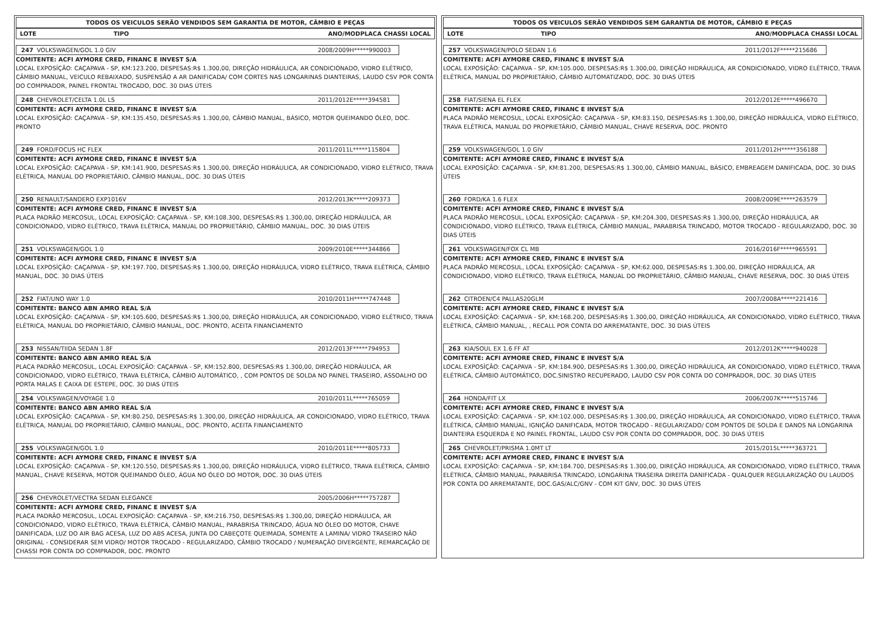TODOS OS VEICULOS SERÃO VENDIDOS SEM GARANTIA DE MOTOR, CÂMBIO E PEÇAS
LOTE TIPO ANO/MODPLACA CHASSI LOCAL
247 VOLKSWAGEN/GOL 1.0 GIV 2008/2009H*****990003
COMITENTE: ACFI AYMORE CRED, FINANC E INVEST S/A
LOCAL EXPOSÍÇÃO: CAÇAPAVA - SP, KM:123.200, DESPESAS:R$ 1.300,00, DIREÇÃO HIDRÁULICA, AR CONDICIONADO, VIDRO ELÉTRICO, CÂMBIO MANUAL, VEICULO REBAIXADO, SUSPENSÃO A AR DANIFICADA/ COM CORTES NAS LONGARINAS DIANTEIRAS, LAUDO CSV POR CONTA DO COMPRADOR, PAINEL FRONTAL TROCADO, DOC. 30 DIAS ÚTEIS
248 CHEVROLET/CELTA 1.0L LS 2011/2012E*****394581
COMITENTE: ACFI AYMORE CRED, FINANC E INVEST S/A
LOCAL EXPOSÍÇÃO: CAÇAPAVA - SP, KM:135.450, DESPESAS:R$ 1.300,00, CÂMBIO MANUAL, BÁSICO, MOTOR QUEIMANDO ÓLEO, DOC. PRONTO
249 FORD/FOCUS HC FLEX 2011/2011L*****115804
COMITENTE: ACFI AYMORE CRED, FINANC E INVEST S/A
LOCAL EXPOSÍÇÃO: CAÇAPAVA - SP, KM:141.900, DESPESAS:R$ 1.300,00, DIREÇÃO HIDRÁULICA, AR CONDICIONADO, VIDRO ELÉTRICO, TRAVA ELÉTRICA, MANUAL DO PROPRIETÁRIO, CÂMBIO MANUAL, DOC. 30 DIAS ÚTEIS
250 RENAULT/SANDERO EXP1016V 2012/2013K*****209373
COMITENTE: ACFI AYMORE CRED, FINANC E INVEST S/A
PLACA PADRÃO MERCOSUL, LOCAL EXPOSÍÇÃO: CAÇAPAVA - SP, KM:108.300, DESPESAS:R$ 1.300,00, DIREÇÃO HIDRÁULICA, AR CONDICIONADO, VIDRO ELÉTRICO, TRAVA ELÉTRICA, MANUAL DO PROPRIETÁRIO, CÂMBIO MANUAL, DOC. 30 DIAS ÚTEIS
251 VOLKSWAGEN/GOL 1.0 2009/2010E*****344866
COMITENTE: ACFI AYMORE CRED, FINANC E INVEST S/A
LOCAL EXPOSÍÇÃO: CAÇAPAVA - SP, KM:197.700, DESPESAS:R$ 1.300,00, DIREÇÃO HIDRÁULICA, VIDRO ELÉTRICO, TRAVA ELÉTRICA, CÂMBIO MANUAL, DOC. 30 DIAS ÚTEIS
252 FIAT/UNO WAY 1.0 2010/2011H*****747448
COMITENTE: BANCO ABN AMRO REAL S/A
LOCAL EXPOSÍÇÃO: CAÇAPAVA - SP, KM:105.600, DESPESAS:R$ 1.300,00, DIREÇÃO HIDRÁULICA, AR CONDICIONADO, VIDRO ELÉTRICO, TRAVA ELÉTRICA, MANUAL DO PROPRIETÁRIO, CÂMBIO MANUAL, DOC. PRONTO, ACEITA FINANCIAMENTO
253 NISSAN/TIIDA SEDAN 1.8F 2012/2013F*****794953
COMITENTE: BANCO ABN AMRO REAL S/A
PLACA PADRÃO MERCOSUL, LOCAL EXPOSÍÇÃO: CAÇAPAVA - SP, KM:152.800, DESPESAS:R$ 1.300,00, DIREÇÃO HIDRÁULICA, AR CONDICIONADO, VIDRO ELÉTRICO, TRAVA ELÉTRICA, CÂMBIO AUTOMÁTICO, , COM PONTOS DE SOLDA NO PAINEL TRASEIRO, ASSOALHO DO PORTA MALAS E CAIXA DE ESTEPE, DOC. 30 DIAS ÚTEIS
254 VOLKSWAGEN/VOYAGE 1.0 2010/2011L*****765059
COMITENTE: BANCO ABN AMRO REAL S/A
LOCAL EXPOSÍÇÃO: CAÇAPAVA - SP, KM:80.250, DESPESAS:R$ 1.300,00, DIREÇÃO HIDRÁULICA, AR CONDICIONADO, VIDRO ELÉTRICO, TRAVA ELÉTRICA, MANUAL DO PROPRIETÁRIO, CÂMBIO MANUAL, DOC. PRONTO, ACEITA FINANCIAMENTO
255 VOLKSWAGEN/GOL 1.0 2010/2011E*****805733
COMITENTE: ACFI AYMORE CRED, FINANC E INVEST S/A
LOCAL EXPOSÍÇÃO: CAÇAPAVA - SP, KM:120.550, DESPESAS:R$ 1.300,00, DIREÇÃO HIDRÁULICA, VIDRO ELÉTRICO, TRAVA ELÉTRICA, CÂMBIO MANUAL, CHAVE RESERVA, MOTOR QUEIMANDO ÓLEO, ÁGUA NO ÓLEO DO MOTOR, DOC. 30 DIAS ÚTEIS
256 CHEVROLET/VECTRA SEDAN ELEGANCE 2005/2006H*****757287
COMITENTE: ACFI AYMORE CRED, FINANC E INVEST S/A
PLACA PADRÃO MERCOSUL, LOCAL EXPOSÍÇÃO: CAÇAPAVA - SP, KM:216.750, DESPESAS:R$ 1.300,00, DIREÇÃO HIDRÁULICA, AR CONDICIONADO, VIDRO ELÉTRICO, TRAVA ELÉTRICA, CÂMBIO MANUAL, PARABRISA TRINCADO, ÁGUA NO ÓLEO DO MOTOR, CHAVE DANIFICADA, LUZ DO AIR BAG ACESA, LUZ DO ABS ACESA, JUNTA DO CABEÇOTE QUEIMADA, SOMENTE A LAMINA/ VIDRO TRASEIRO NÃO ORIGINAL - CONSIDERAR SEM VIDRO/ MOTOR TROCADO - REGULARIZADO, CÂMBIO TROCADO / NUMERAÇÃO DIVERGENTE, REMARCAÇÃO DE CHASSI POR CONTA DO COMPRADOR, DOC. PRONTO
TODOS OS VEICULOS SERÃO VENDIDOS SEM GARANTIA DE MOTOR, CÂMBIO E PEÇAS
LOTE TIPO ANO/MODPLACA CHASSI LOCAL
257 VOLKSWAGEN/POLO SEDAN 1.6 2011/2012F*****215686
COMITENTE: ACFI AYMORE CRED, FINANC E INVEST S/A
LOCAL EXPOSÍÇÃO: CAÇAPAVA - SP, KM:105.000, DESPESAS:R$ 1.300,00, DIREÇÃO HIDRÁULICA, AR CONDICIONADO, VIDRO ELÉTRICO, TRAVA ELÉTRICA, MANUAL DO PROPRIETÁRIO, CÂMBIO AUTOMATIZADO, DOC. 30 DIAS ÚTEIS
258 FIAT/SIENA EL FLEX 2012/2012E*****496670
COMITENTE: ACFI AYMORE CRED, FINANC E INVEST S/A
PLACA PADRÃO MERCOSUL, LOCAL EXPOSÍÇÃO: CAÇAPAVA - SP, KM:83.150, DESPESAS:R$ 1.300,00, DIREÇÃO HIDRÁULICA, VIDRO ELÉTRICO, TRAVA ELÉTRICA, MANUAL DO PROPRIETÁRIO, CÂMBIO MANUAL, CHAVE RESERVA, DOC. PRONTO
259 VOLKSWAGEN/GOL 1.0 GIV 2011/2012H*****356188
COMITENTE: ACFI AYMORE CRED, FINANC E INVEST S/A
LOCAL EXPOSÍÇÃO: CAÇAPAVA - SP, KM:81.200, DESPESAS:R$ 1.300,00, CÂMBIO MANUAL, BÁSICO, EMBREAGEM DANIFICADA, DOC. 30 DIAS ÚTEIS
260 FORD/KA 1.6 FLEX 2008/2009E*****263579
COMITENTE: ACFI AYMORE CRED, FINANC E INVEST S/A
PLACA PADRÃO MERCOSUL, LOCAL EXPOSÍÇÃO: CAÇAPAVA - SP, KM:204.300, DESPESAS:R$ 1.300,00, DIREÇÃO HIDRÁULICA, AR CONDICIONADO, VIDRO ELÉTRICO, TRAVA ELÉTRICA, CÂMBIO MANUAL, PARABRISA TRINCADO, MOTOR TROCADO - REGULARIZADO, DOC. 30 DIAS ÚTEIS
261 VOLKSWAGEN/FOX CL MB 2016/2016F*****965591
COMITENTE: ACFI AYMORE CRED, FINANC E INVEST S/A
PLACA PADRÃO MERCOSUL, LOCAL EXPOSÍÇÃO: CAÇAPAVA - SP, KM:62.000, DESPESAS:R$ 1.300,00, DIREÇÃO HIDRÁULICA, AR CONDICIONADO, VIDRO ELÉTRICO, TRAVA ELÉTRICA, MANUAL DO PROPRIETÁRIO, CÂMBIO MANUAL, CHAVE RESERVA, DOC. 30 DIAS ÚTEIS
262 CITROEN/C4 PALLAS20GLM 2007/2008A*****221416
COMITENTE: ACFI AYMORE CRED, FINANC E INVEST S/A
LOCAL EXPOSÍÇÃO: CAÇAPAVA - SP, KM:168.200, DESPESAS:R$ 1.300,00, DIREÇÃO HIDRÁULICA, AR CONDICIONADO, VIDRO ELÉTRICO, TRAVA ELÉTRICA, CÂMBIO MANUAL, , RECALL POR CONTA DO ARREMATANTE, DOC. 30 DIAS ÚTEIS
263 KIA/SOUL EX 1.6 FF AT 2012/2012K*****940028
COMITENTE: ACFI AYMORE CRED, FINANC E INVEST S/A
LOCAL EXPOSÍÇÃO: CAÇAPAVA - SP, KM:184.900, DESPESAS:R$ 1.300,00, DIREÇÃO HIDRÁULICA, AR CONDICIONADO, VIDRO ELÉTRICO, TRAVA ELÉTRICA, CÂMBIO AUTOMÁTICO, DOC.SINISTRO RECUPERADO, LAUDO CSV POR CONTA DO COMPRADOR, DOC. 30 DIAS ÚTEIS
264 HONDA/FIT LX 2006/2007K*****515746
COMITENTE: ACFI AYMORE CRED, FINANC E INVEST S/A
LOCAL EXPOSÍÇÃO: CAÇAPAVA - SP, KM:102.000, DESPESAS:R$ 1.300,00, DIREÇÃO HIDRÁULICA, AR CONDICIONADO, VIDRO ELÉTRICO, TRAVA ELÉTRICA, CÂMBIO MANUAL, IGNIÇÃO DANIFICADA, MOTOR TROCADO - REGULARIZADO/ COM PONTOS DE SOLDA E DANOS NA LONGARINA DIANTEIRA ESQUERDA E NO PAINEL FRONTAL, LAUDO CSV POR CONTA DO COMPRADOR, DOC. 30 DIAS ÚTEIS
265 CHEVROLET/PRISMA 1.0MT LT 2015/2015L*****363721
COMITENTE: ACFI AYMORE CRED, FINANC E INVEST S/A
LOCAL EXPOSÍÇÃO: CAÇAPAVA - SP, KM:184.700, DESPESAS:R$ 1.300,00, DIREÇÃO HIDRÁULICA, AR CONDICIONADO, VIDRO ELÉTRICO, TRAVA ELÉTRICA, CÂMBIO MANUAL, PARABRISA TRINCADO, LONGARINA TRASEIRA DIREITA DANIFICADA - QUALQUER REGULARIZAÇÃO OU LAUDOS POR CONTA DO ARREMATANTE, DOC.GAS/ALC/GNV - COM KIT GNV, DOC. 30 DIAS ÚTEIS